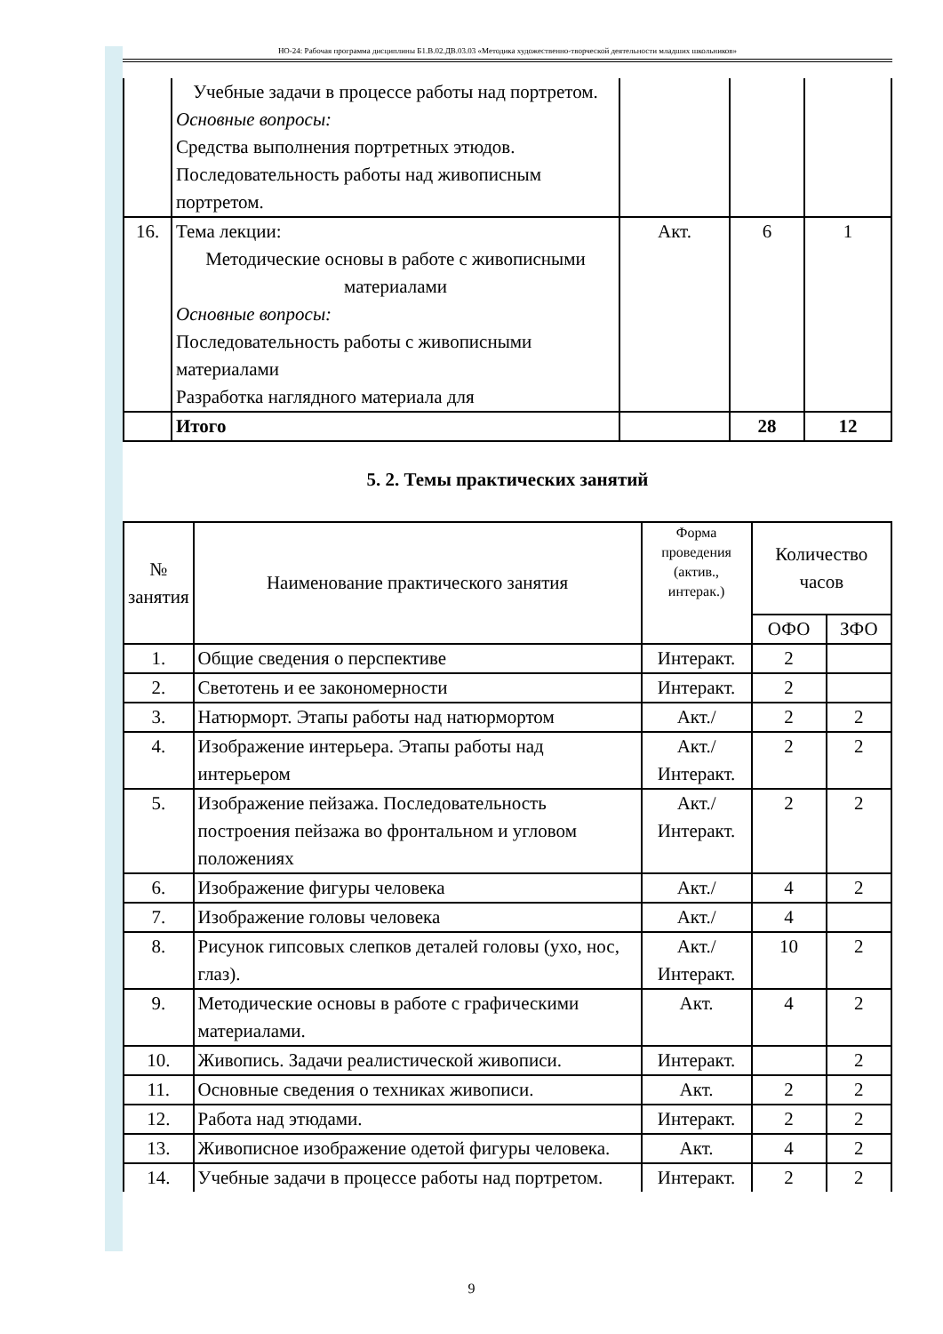НО-24: Рабочая программа дисциплины Б1.В.02.ДВ.03.03 «Методика художественно-творческой деятельности младших школьников»
| | Учебные задачи в процессе работы над портретом. Основные вопросы: Средства выполнения портретных этюдов. Последовательность работы над живописным портретом. | | | |
| 16. | Тема лекции: Методические основы в работе с живописными материалами Основные вопросы: Последовательность работы с живописными материалами Разработка наглядного материала для | Акт. | 6 | 1 |
| | Итого | | 28 | 12 |
5. 2. Темы практических занятий
| № занятия | Наименование практического занятия | Форма проведения (актив., интерак.) | Количество часов | |
| --- | --- | --- | --- | --- |
| | | | ОФО | ЗФО |
| 1. | Общие сведения о перспективе | Интеракт. | 2 | |
| 2. | Светотень и ее закономерности | Интеракт. | 2 | |
| 3. | Натюрморт. Этапы работы над натюрмортом | Акт./ | 2 | 2 |
| 4. | Изображение интерьера. Этапы работы над интерьером | Акт./ Интеракт. | 2 | 2 |
| 5. | Изображение пейзажа. Последовательность построения пейзажа во фронтальном и угловом положениях | Акт./ Интеракт. | 2 | 2 |
| 6. | Изображение фигуры человека | Акт./ | 4 | 2 |
| 7. | Изображение головы человека | Акт./ | 4 | |
| 8. | Рисунок гипсовых слепков деталей головы (ухо, нос, глаз). | Акт./ Интеракт. | 10 | 2 |
| 9. | Методические основы в работе с графическими материалами. | Акт. | 4 | 2 |
| 10. | Живопись. Задачи реалистической живописи. | Интеракт. | | 2 |
| 11. | Основные сведения о техниках живописи. | Акт. | 2 | 2 |
| 12. | Работа над этюдами. | Интеракт. | 2 | 2 |
| 13. | Живописное изображение одетой фигуры человека. | Акт. | 4 | 2 |
| 14. | Учебные задачи в процессе работы над портретом. | Интеракт. | 2 | 2 |
9